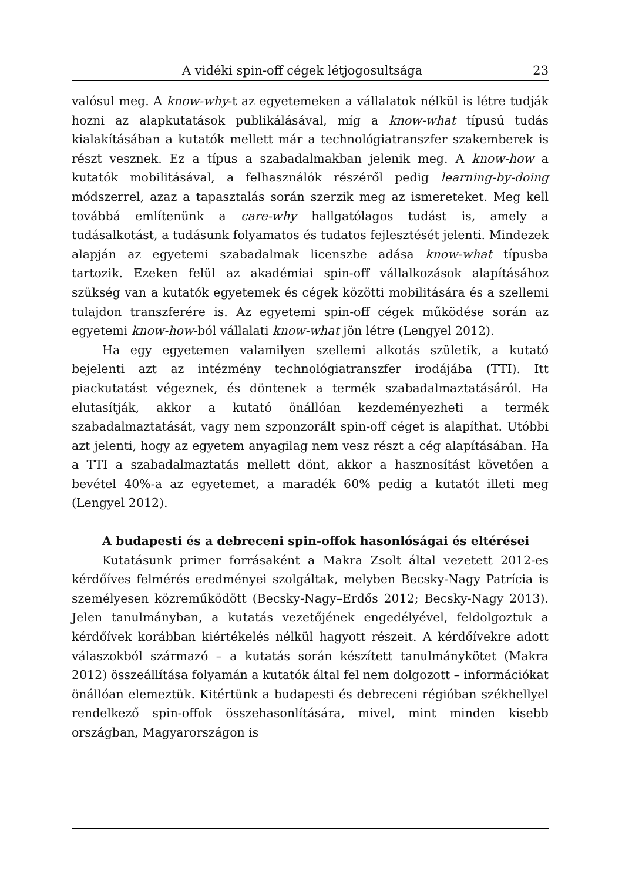A vidéki spin-off cégek létjogosultsága 23
valósul meg. A know-why-t az egyetemeken a vállalatok nélkül is létre tudják hozni az alapkutatások publikálásával, míg a know-what típusú tudás kialakításában a kutatók mellett már a technológiatranszfer szakemberek is részt vesznek. Ez a típus a szabadalmakban jelenik meg. A know-how a kutatók mobilitásával, a felhasználók részéről pedig learning-by-doing módszerrel, azaz a tapasztalás során szerzik meg az ismereteket. Meg kell továbbá említenünk a care-why hallgatólagos tudást is, amely a tudásalkotást, a tudásunk folyamatos és tudatos fejlesztését jelenti. Mindezek alapján az egyetemi szabadalmak licenszbe adása know-what típusba tartozik. Ezeken felül az akadémiai spin-off vállalkozások alapításához szükség van a kutatók egyetemek és cégek közötti mobilitására és a szellemi tulajdon transzferére is. Az egyetemi spin-off cégek működése során az egyetemi know-how-ból vállalati know-what jön létre (Lengyel 2012).
Ha egy egyetemen valamilyen szellemi alkotás születik, a kutató bejelenti azt az intézmény technológiatranszfer irodájába (TTI). Itt piackutatást végeznek, és döntenek a termék szabadalmaztatásáról. Ha elutasítják, akkor a kutató önállóan kezdeményezheti a termék szabadalmaztatását, vagy nem szponzorált spin-off céget is alapíthat. Utóbbi azt jelenti, hogy az egyetem anyagilag nem vesz részt a cég alapításában. Ha a TTI a szabadalmaztatás mellett dönt, akkor a hasznosítást követően a bevétel 40%-a az egyetemet, a maradék 60% pedig a kutatót illeti meg (Lengyel 2012).
A budapesti és a debreceni spin-offok hasonlóságai és eltérései
Kutatásunk primer forrásaként a Makra Zsolt által vezetett 2012-es kérdőíves felmérés eredményei szolgáltak, melyben Becsky-Nagy Patrícia is személyesen közreműködött (Becsky-Nagy–Erdős 2012; Becsky-Nagy 2013). Jelen tanulmányban, a kutatás vezetőjének engedélyével, feldolgoztuk a kérdőívek korábban kiértékelés nélkül hagyott részeit. A kérdőívekre adott válaszokból származó – a kutatás során készített tanulmánykötet (Makra 2012) összeállítása folyamán a kutatók által fel nem dolgozott – információkat önállóan elemeztük. Kitértünk a budapesti és debreceni régióban székhellyel rendelkező spin-offok összehasonlítására, mivel, mint minden kisebb országban, Magyarországon is